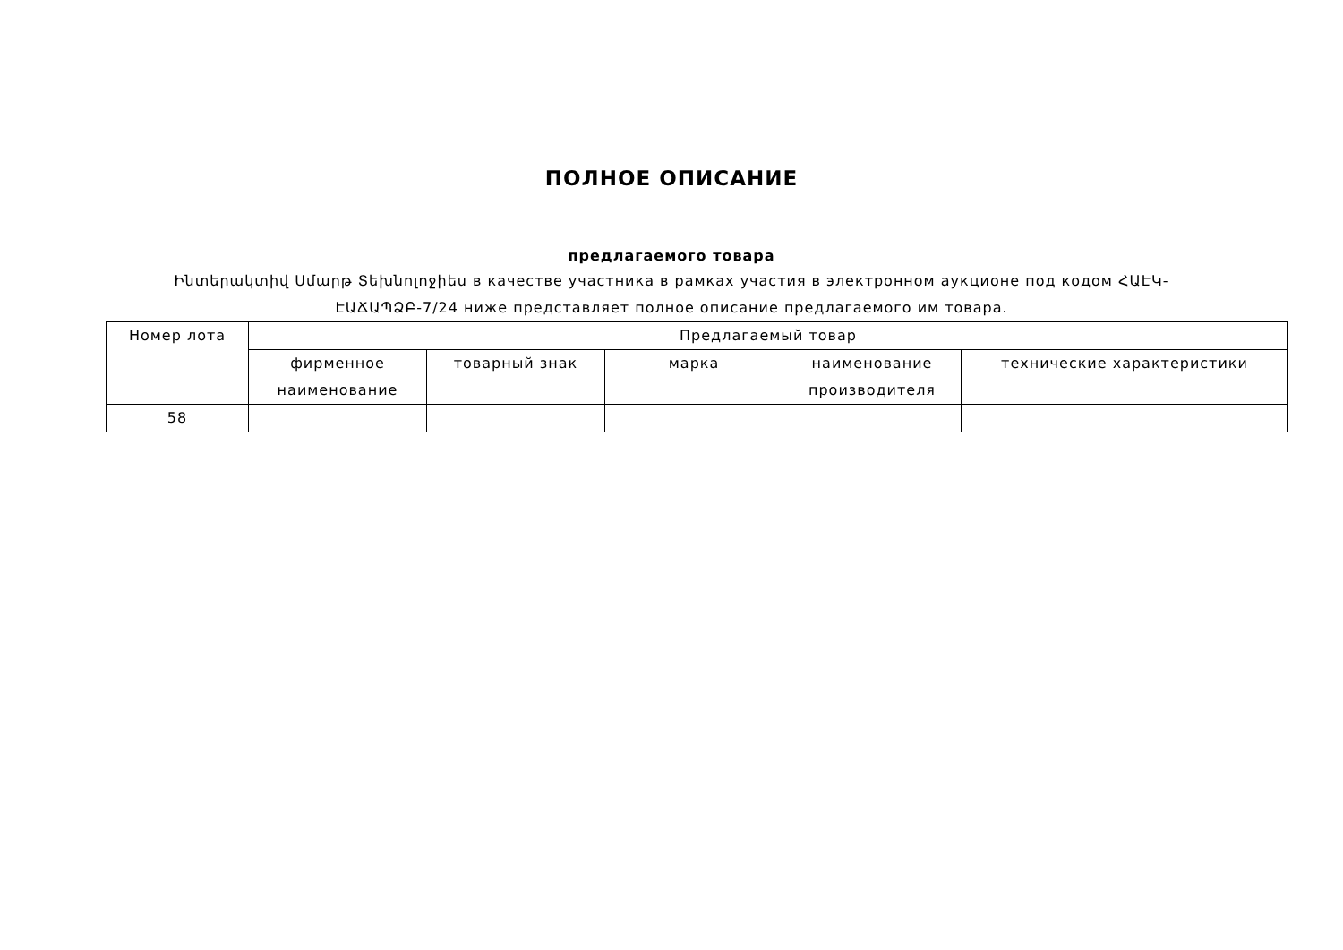ПОЛНОЕ ОПИСАНИЕ
предлагаемого товара
Ինտերակտիվ Սմարթ Տեխնոլոջիես в качестве участника в рамках участия в электронном аукционе под кодом ՀԱԷԿ-ԷԱՃԱՊՁԲ-7/24 ниже представляет полное описание предлагаемого им товара.
| Номер лота | Предлагаемый товар | | | | |
| --- | --- | --- | --- | --- | --- |
| | фирменное наименование | товарный знак | марка | наименование производителя | технические характеристики |
| 58 | | | | | |